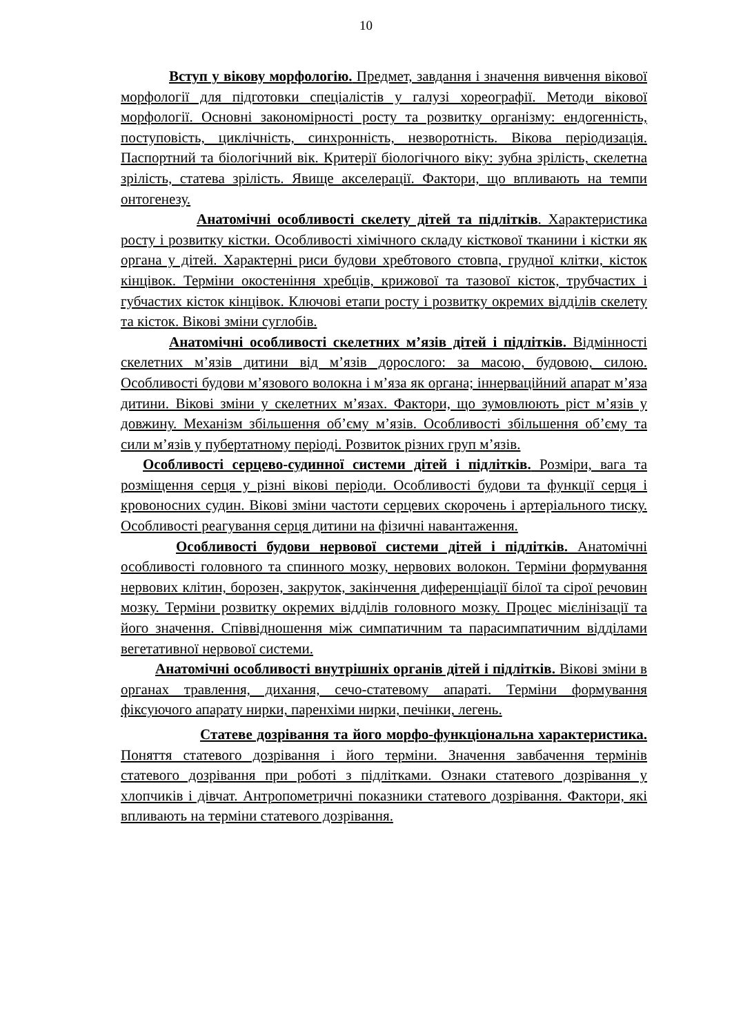10
Вступ у вікову морфологію. Предмет, завдання і значення вивчення вікової морфології для підготовки спеціалістів у галузі хореографії. Методи вікової морфології. Основні закономірності росту та розвитку організму: ендогенність, поступовість, циклічність, синхронність, незворотність. Вікова періодизація. Паспортний та біологічний вік. Критерії біологічного віку: зубна зрілість, скелетна зрілість, статева зрілість. Явище акселерації. Фактори, що впливають на темпи онтогенезу.
Анатомічні особливості скелету дітей та підлітків. Характеристика росту і розвитку кістки. Особливості хімічного складу кісткової тканини і кістки як органа у дітей. Характерні риси будови хребтового стовпа, грудної клітки, кісток кінцівок. Терміни окостеніння хребців, крижової та тазової кісток, трубчастих і губчастих кісток кінцівок. Ключові етапи росту і розвитку окремих відділів скелету та кісток. Вікові зміни суглобів.
Анатомічні особливості скелетних м’язів дітей і підлітків. Відмінності скелетних м’язів дитини від м’язів дорослого: за масою, будовою, силою. Особливості будови м’язового волокна і м’яза як органа; іннерваційний апарат м’яза дитини. Вікові зміни у скелетних м’язах. Фактори, що зумовлюють ріст м’язів у довжину. Механізм збільшення об’єму м’язів. Особливості збільшення об’єму та сили м’язів у пубертатному періоді. Розвиток різних груп м’язів.
Особливості серцево-судинної системи дітей і підлітків. Розміри, вага та розміщення серця у різні вікові періоди. Особливості будови та функції серця і кровоносних судин. Вікові зміни частоти серцевих скорочень і артеріального тиску. Особливості реагування серця дитини на фізичні навантаження.
Особливості будови нервової системи дітей і підлітків. Анатомічні особливості головного та спинного мозку, нервових волокон. Терміни формування нервових клітин, борозен, закруток, закінчення диференціації білої та сірої речовин мозку. Терміни розвитку окремих відділів головного мозку. Процес мієлінізації та його значення. Співвідношення між симпатичним та парасимпатичним відділами вегетативної нервової системи.
Анатомічні особливості внутрішніх органів дітей і підлітків. Вікові зміни в органах травлення, дихання, сечо-статевому апараті. Терміни формування фіксуючого апарату нирки, паренхіми нирки, печінки, легень.
Статеве дозрівання та його морфо-функціональна характеристика. Поняття статевого дозрівання і його терміни. Значення завбачення термінів статевого дозрівання при роботі з підлітками. Ознаки статевого дозрівання у хлопчиків і дівчат. Антропометричні показники статевого дозрівання. Фактори, які впливають на терміни статевого дозрівання.